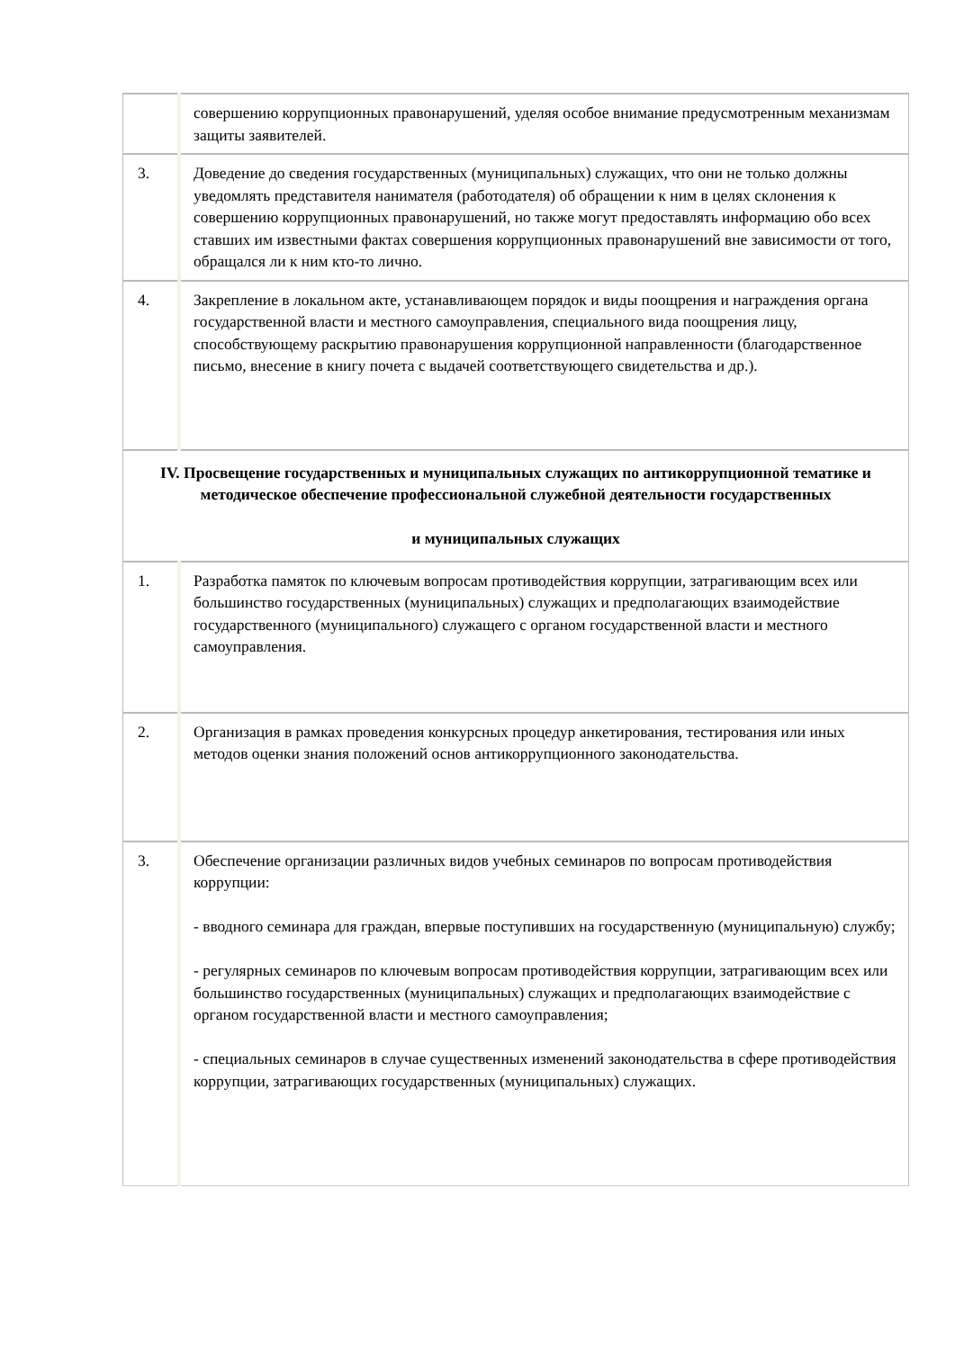| | совершению коррупционных правонарушений, уделяя особое внимание предусмотренным механизмам защиты заявителей. |
| 3. | Доведение до сведения государственных (муниципальных) служащих, что они не только должны уведомлять представителя нанимателя (работодателя) об обращении к ним в целях склонения к совершению коррупционных правонарушений, но также могут предоставлять информацию обо всех ставших им известными фактах совершения коррупционных правонарушений вне зависимости от того, обращался ли к ним кто-то лично. |
| 4. | Закрепление в локальном акте, устанавливающем порядок и виды поощрения и награждения органа государственной власти и местного самоуправления, специального вида поощрения лицу, способствующему раскрытию правонарушения коррупционной направленности (благодарственное письмо, внесение в книгу почета с выдачей соответствующего свидетельства и др.). |
| IV. Просвещение государственных и муниципальных служащих по антикоррупционной тематике и методическое обеспечение профессиональной служебной деятельности государственных и муниципальных служащих | |
| 1. | Разработка памяток по ключевым вопросам противодействия коррупции, затрагивающим всех или большинство государственных (муниципальных) служащих и предполагающих взаимодействие государственного (муниципального) служащего с органом государственной власти и местного самоуправления. |
| 2. | Организация в рамках проведения конкурсных процедур анкетирования, тестирования или иных методов оценки знания положений основ антикоррупционного законодательства. |
| 3. | Обеспечение организации различных видов учебных семинаров по вопросам противодействия коррупции: - вводного семинара для граждан, впервые поступивших на государственную (муниципальную) службу; - регулярных семинаров по ключевым вопросам противодействия коррупции, затрагивающим всех или большинство государственных (муниципальных) служащих и предполагающих взаимодействие с органом государственной власти и местного самоуправления; - специальных семинаров в случае существенных изменений законодательства в сфере противодействия коррупции, затрагивающих государственных (муниципальных) служащих. |